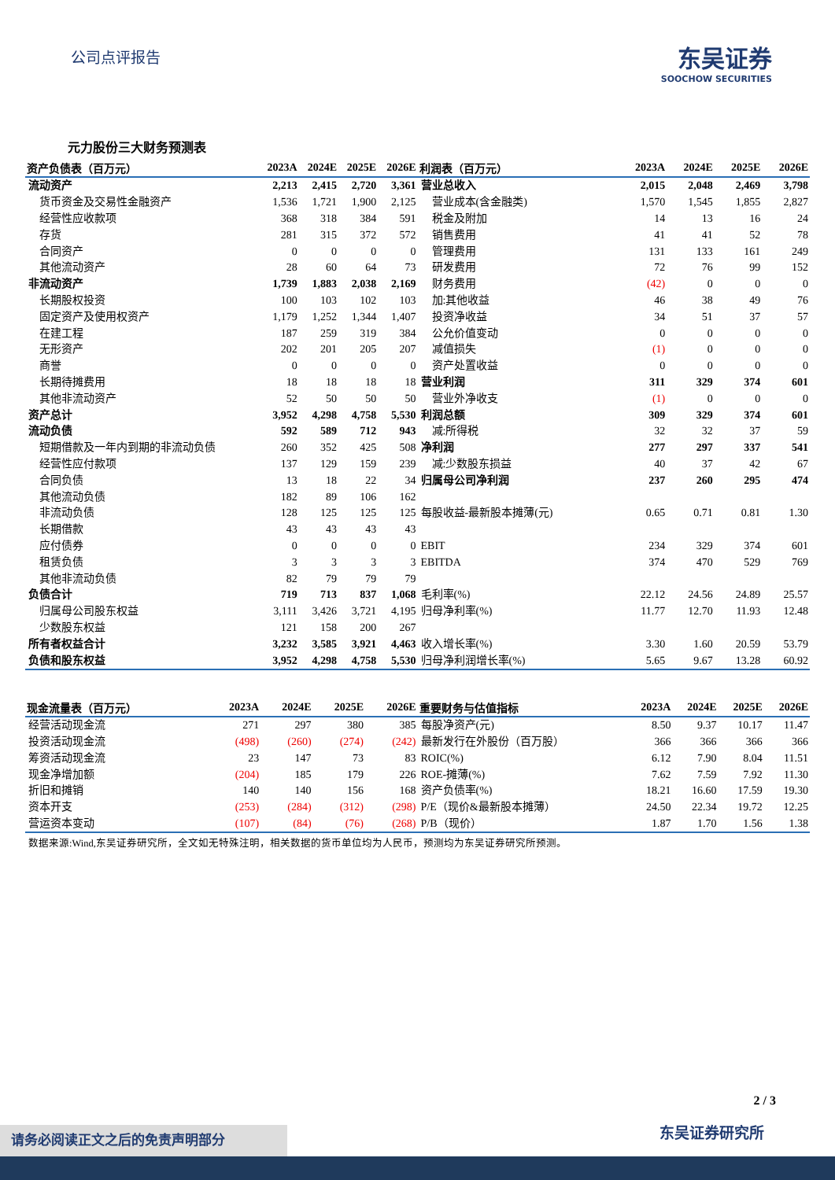公司点评报告
东吴证券
SOOCHOW SECURITIES
元力股份三大财务预测表
| 资产负债表（百万元） | 2023A | 2024E | 2025E | 2026E |
| --- | --- | --- | --- | --- |
| 流动资产 | 2,213 | 2,415 | 2,720 | 3,361 |
| 货币资金及交易性金融资产 | 1,536 | 1,721 | 1,900 | 2,125 |
| 经营性应收款项 | 368 | 318 | 384 | 591 |
| 存货 | 281 | 315 | 372 | 572 |
| 合同资产 | 0 | 0 | 0 | 0 |
| 其他流动资产 | 28 | 60 | 64 | 73 |
| 非流动资产 | 1,739 | 1,883 | 2,038 | 2,169 |
| 长期股权投资 | 100 | 103 | 102 | 103 |
| 固定资产及使用权资产 | 1,179 | 1,252 | 1,344 | 1,407 |
| 在建工程 | 187 | 259 | 319 | 384 |
| 无形资产 | 202 | 201 | 205 | 207 |
| 商誉 | 0 | 0 | 0 | 0 |
| 长期待摊费用 | 18 | 18 | 18 | 18 |
| 其他非流动资产 | 52 | 50 | 50 | 50 |
| 资产总计 | 3,952 | 4,298 | 4,758 | 5,530 |
| 流动负债 | 592 | 589 | 712 | 943 |
| 短期借款及一年内到期的非流动负债 | 260 | 352 | 425 | 508 |
| 经营性应付款项 | 137 | 129 | 159 | 239 |
| 合同负债 | 13 | 18 | 22 | 34 |
| 其他流动负债 | 182 | 89 | 106 | 162 |
| 非流动负债 | 128 | 125 | 125 | 125 |
| 长期借款 | 43 | 43 | 43 | 43 |
| 应付债券 | 0 | 0 | 0 | 0 |
| 租赁负债 | 3 | 3 | 3 | 3 |
| 其他非流动负债 | 82 | 79 | 79 | 79 |
| 负债合计 | 719 | 713 | 837 | 1,068 |
| 归属母公司股东权益 | 3,111 | 3,426 | 3,721 | 4,195 |
| 少数股东权益 | 121 | 158 | 200 | 267 |
| 所有者权益合计 | 3,232 | 3,585 | 3,921 | 4,463 |
| 负债和股东权益 | 3,952 | 4,298 | 4,758 | 5,530 |
| 利润表（百万元） | 2023A | 2024E | 2025E | 2026E |
| --- | --- | --- | --- | --- |
| 营业总收入 | 2,015 | 2,048 | 2,469 | 3,798 |
| 营业成本(含金融类) | 1,570 | 1,545 | 1,855 | 2,827 |
| 税金及附加 | 14 | 13 | 16 | 24 |
| 销售费用 | 41 | 41 | 52 | 78 |
| 管理费用 | 131 | 133 | 161 | 249 |
| 研发费用 | 72 | 76 | 99 | 152 |
| 财务费用 | (42) | 0 | 0 | 0 |
| 加:其他收益 | 46 | 38 | 49 | 76 |
| 投资净收益 | 34 | 51 | 37 | 57 |
| 公允价值变动 | 0 | 0 | 0 | 0 |
| 减值损失 | (1) | 0 | 0 | 0 |
| 资产处置收益 | 0 | 0 | 0 | 0 |
| 营业利润 | 311 | 329 | 374 | 601 |
| 营业外净收支 | (1) | 0 | 0 | 0 |
| 利润总额 | 309 | 329 | 374 | 601 |
| 减:所得税 | 32 | 32 | 37 | 59 |
| 净利润 | 277 | 297 | 337 | 541 |
| 减:少数股东损益 | 40 | 37 | 42 | 67 |
| 归属母公司净利润 | 237 | 260 | 295 | 474 |
| 每股收益-最新股本摊薄(元) | 0.65 | 0.71 | 0.81 | 1.30 |
| EBIT | 234 | 329 | 374 | 601 |
| EBITDA | 374 | 470 | 529 | 769 |
| 毛利率(%) | 22.12 | 24.56 | 24.89 | 25.57 |
| 归母净利率(%) | 11.77 | 12.70 | 11.93 | 12.48 |
| 收入增长率(%) | 3.30 | 1.60 | 20.59 | 53.79 |
| 归母净利润增长率(%) | 5.65 | 9.67 | 13.28 | 60.92 |
| 现金流量表（百万元） | 2023A | 2024E | 2025E | 2026E |
| --- | --- | --- | --- | --- |
| 经营活动现金流 | 271 | 297 | 380 | 385 |
| 投资活动现金流 | (498) | (260) | (274) | (242) |
| 筹资活动现金流 | 23 | 147 | 73 | 83 |
| 现金净增加额 | (204) | 185 | 179 | 226 |
| 折旧和摊销 | 140 | 140 | 156 | 168 |
| 资本开支 | (253) | (284) | (312) | (298) |
| 营运资本变动 | (107) | (84) | (76) | (268) |
| 重要财务与估值指标 | 2023A | 2024E | 2025E | 2026E |
| --- | --- | --- | --- | --- |
| 每股净资产(元) | 8.50 | 9.37 | 10.17 | 11.47 |
| 最新发行在外股份（百万股） | 366 | 366 | 366 | 366 |
| ROIC(%) | 6.12 | 7.90 | 8.04 | 11.51 |
| ROE-摊薄(%) | 7.62 | 7.59 | 7.92 | 11.30 |
| 资产负债率(%) | 18.21 | 16.60 | 17.59 | 19.30 |
| P/E（现价&最新股本摊薄） | 24.50 | 22.34 | 19.72 | 12.25 |
| P/B（现价） | 1.87 | 1.70 | 1.56 | 1.38 |
数据来源:Wind,东吴证券研究所，全文如无特殊注明，相关数据的货币单位均为人民币，预测均为东吴证券研究所预测。
2 / 3
东吴证券研究所 请务必阅读正文之后的免责声明部分